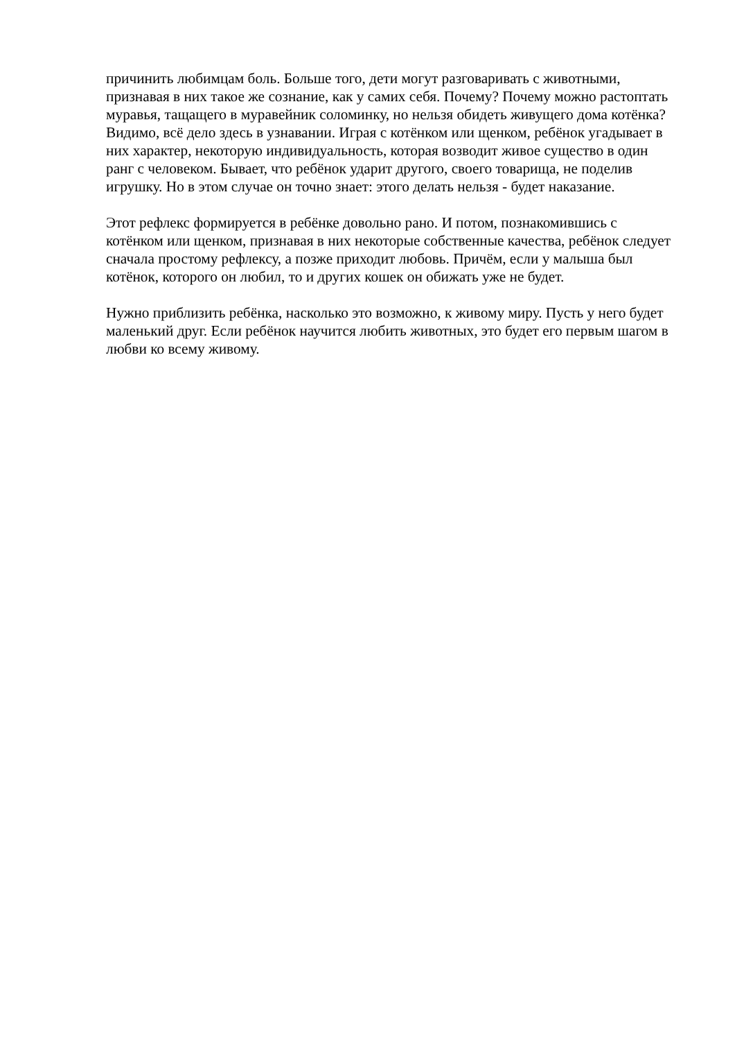причинить любимцам боль. Больше того, дети могут разговаривать с животными,
признавая в них такое же сознание, как у самих себя. Почему? Почему можно растоптать
муравья, тащащего в муравейник соломинку, но нельзя обидеть живущего дома котёнка?
Видимо, всё дело здесь в узнавании. Играя с котёнком или щенком, ребёнок угадывает в
них характер, некоторую индивидуальность, которая возводит живое существо в один
ранг с человеком. Бывает, что ребёнок ударит другого, своего товарища, не поделив
игрушку. Но в этом случае он точно знает: этого делать нельзя - будет наказание.
Этот рефлекс формируется в ребёнке довольно рано. И потом, познакомившись с
котёнком или щенком, признавая в них некоторые собственные качества, ребёнок следует
сначала простому рефлексу, а позже приходит любовь. Причём, если у малыша был
котёнок, которого он любил, то и других кошек он обижать уже не будет.
Нужно приблизить ребёнка, насколько это возможно, к живому миру. Пусть у него будет
маленький друг. Если ребёнок научится любить животных, это будет его первым шагом в
любви ко всему живому.